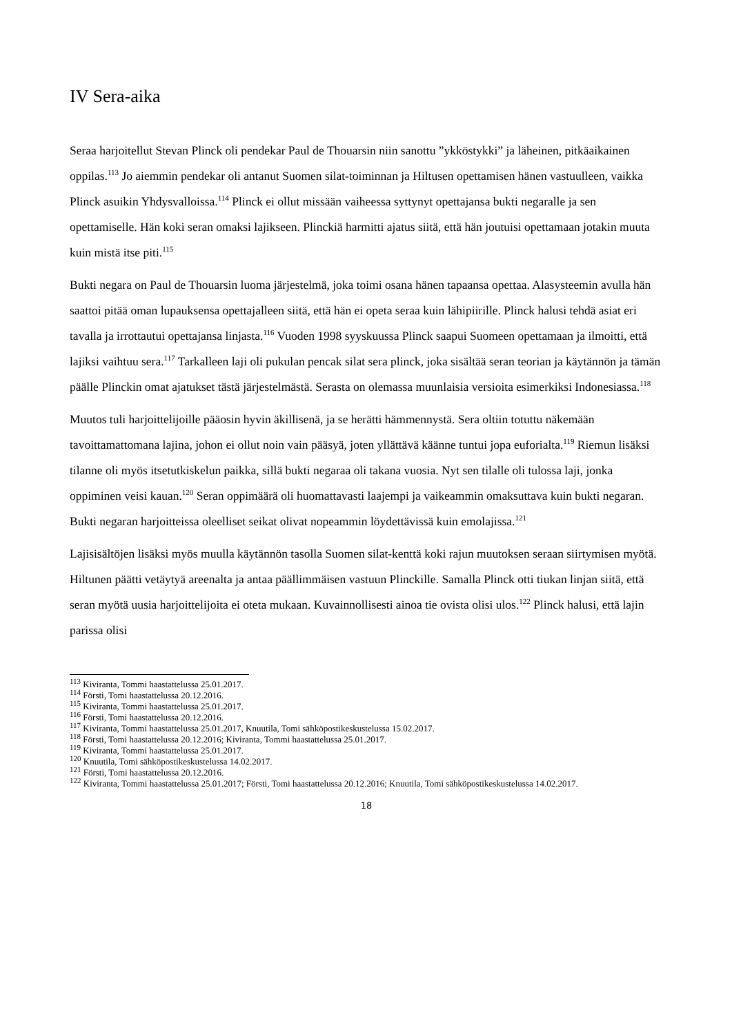IV Sera-aika
Seraa harjoitellut Stevan Plinck oli pendekar Paul de Thouarsin niin sanottu ”ykköstykki” ja läheinen, pitkäaikainen oppilas.<sup>113</sup> Jo aiemmin pendekar oli antanut Suomen silat-toiminnan ja Hiltusen opettamisen hänen vastuulleen, vaikka Plinck asuikin Yhdysvalloissa.<sup>114</sup> Plinck ei ollut missään vaiheessa syttynyt opettajansa bukti negaralle ja sen opettamiselle. Hän koki seran omaksi lajikseen. Plinckiä harmitti ajatus siitä, että hän joutuisi opettamaan jotakin muuta kuin mistä itse piti.<sup>115</sup>
Bukti negara on Paul de Thouarsin luoma järjestelmä, joka toimi osana hänen tapaansa opettaa. Alasysteemin avulla hän saattoi pitää oman lupauksensa opettajalleen siitä, että hän ei opeta seraa kuin lähipiirille. Plinck halusi tehdä asiat eri tavalla ja irrottautui opettajansa linjasta.<sup>116</sup> Vuoden 1998 syyskuussa Plinck saapui Suomeen opettamaan ja ilmoitti, että lajiksi vaihtuu sera.<sup>117</sup> Tarkalleen laji oli pukulan pencak silat sera plinck, joka sisältää seran teorian ja käytännön ja tämän päälle Plinckin omat ajatukset tästä järjestelmästä. Serasta on olemassa muunlaisia versioita esimerkiksi Indonesiassa.<sup>118</sup>
Muutos tuli harjoittelijoille pääosin hyvin äkillisenä, ja se herätti hämmennystä. Sera oltiin totuttu näkemään tavoittamattomana lajina, johon ei ollut noin vain pääsyä, joten yllättävä käänne tuntui jopa euforialta.<sup>119</sup> Riemun lisäksi tilanne oli myös itsetutkiskelun paikka, sillä bukti negaraa oli takana vuosia. Nyt sen tilalle oli tulossa laji, jonka oppiminen veisi kauan.<sup>120</sup> Seran oppimäärä oli huomattavasti laajempi ja vaikeammin omaksuttava kuin bukti negaran. Bukti negaran harjoitteissa oleelliset seikat olivat nopeammin löydettävissä kuin emolajissa.<sup>121</sup>
Lajisisältöjen lisäksi myös muulla käytännön tasolla Suomen silat-kenttä koki rajun muutoksen seraan siirtymisen myötä. Hiltunen päätti vetäytyä areenalta ja antaa päällimmäisen vastuun Plinckille. Samalla Plinck otti tiukan linjan siitä, että seran myötä uusia harjoittelijoita ei oteta mukaan. Kuvainnollisesti ainoa tie ovista olisi ulos.<sup>122</sup> Plinck halusi, että lajin parissa olisi
<sup>113</sup> Kiviranta, Tommi haastattelussa 25.01.2017.
<sup>114</sup> Försti, Tomi haastattelussa 20.12.2016.
<sup>115</sup> Kiviranta, Tommi haastattelussa 25.01.2017.
<sup>116</sup> Försti, Tomi haastattelussa 20.12.2016.
<sup>117</sup> Kiviranta, Tommi haastattelussa 25.01.2017, Knuutila, Tomi sähköpostikeskustelussa 15.02.2017.
<sup>118</sup> Försti, Tomi haastattelussa 20.12.2016; Kiviranta, Tommi haastattelussa 25.01.2017.
<sup>119</sup> Kiviranta, Tommi haastattelussa 25.01.2017.
<sup>120</sup> Knuutila, Tomi sähköpostikeskustelussa 14.02.2017.
<sup>121</sup> Försti, Tomi haastattelussa 20.12.2016.
<sup>122</sup> Kiviranta, Tommi haastattelussa 25.01.2017; Försti, Tomi haastattelussa 20.12.2016; Knuutila, Tomi sähköpostikeskustelussa 14.02.2017.
18